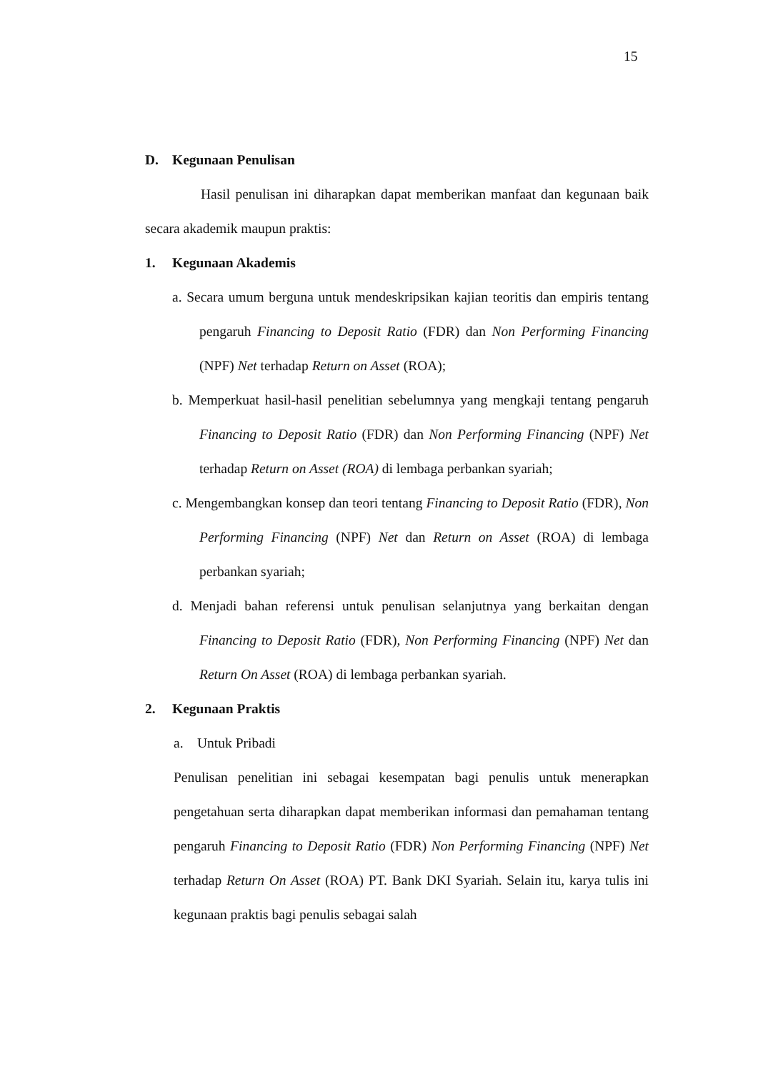15
D. Kegunaan Penulisan
Hasil penulisan ini diharapkan dapat memberikan manfaat dan kegunaan baik secara akademik maupun praktis:
1. Kegunaan Akademis
a. Secara umum berguna untuk mendeskripsikan kajian teoritis dan empiris tentang pengaruh Financing to Deposit Ratio (FDR) dan Non Performing Financing (NPF) Net terhadap Return on Asset (ROA);
b. Memperkuat hasil-hasil penelitian sebelumnya yang mengkaji tentang pengaruh Financing to Deposit Ratio (FDR) dan Non Performing Financing (NPF) Net terhadap Return on Asset (ROA) di lembaga perbankan syariah;
c. Mengembangkan konsep dan teori tentang Financing to Deposit Ratio (FDR), Non Performing Financing (NPF) Net dan Return on Asset (ROA) di lembaga perbankan syariah;
d. Menjadi bahan referensi untuk penulisan selanjutnya yang berkaitan dengan Financing to Deposit Ratio (FDR), Non Performing Financing (NPF) Net dan Return On Asset (ROA) di lembaga perbankan syariah.
2. Kegunaan Praktis
a. Untuk Pribadi
Penulisan penelitian ini sebagai kesempatan bagi penulis untuk menerapkan pengetahuan serta diharapkan dapat memberikan informasi dan pemahaman tentang pengaruh Financing to Deposit Ratio (FDR) Non Performing Financing (NPF) Net terhadap Return On Asset (ROA) PT. Bank DKI Syariah. Selain itu, karya tulis ini kegunaan praktis bagi penulis sebagai salah